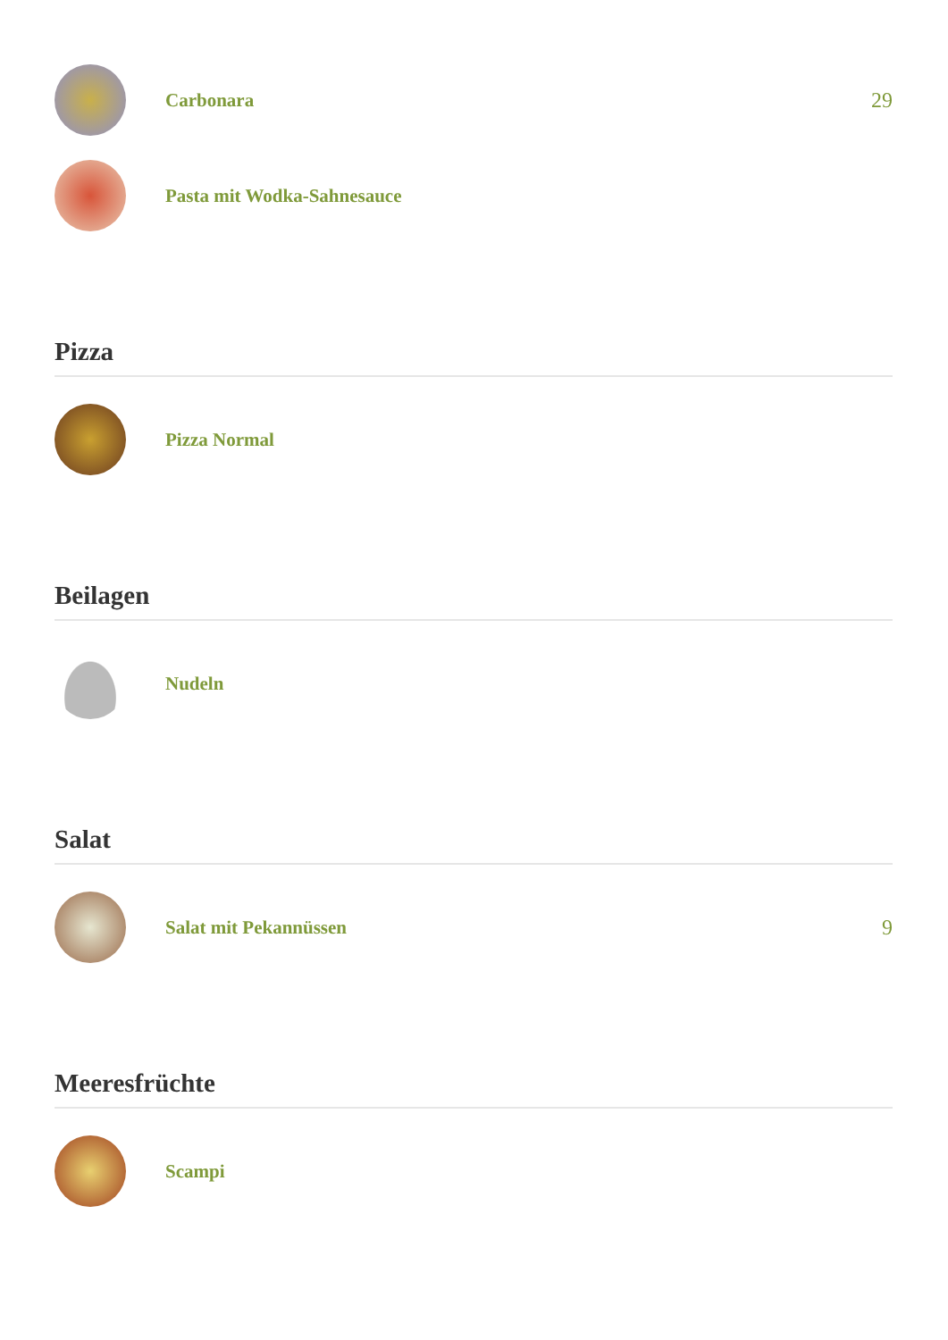Carbonara 29
Pasta mit Wodka-Sahnesauce
Pizza
Pizza Normal
Beilagen
Nudeln
Salat
Salat mit Pekannüssen 9
Meeresfrüchte
Scampi